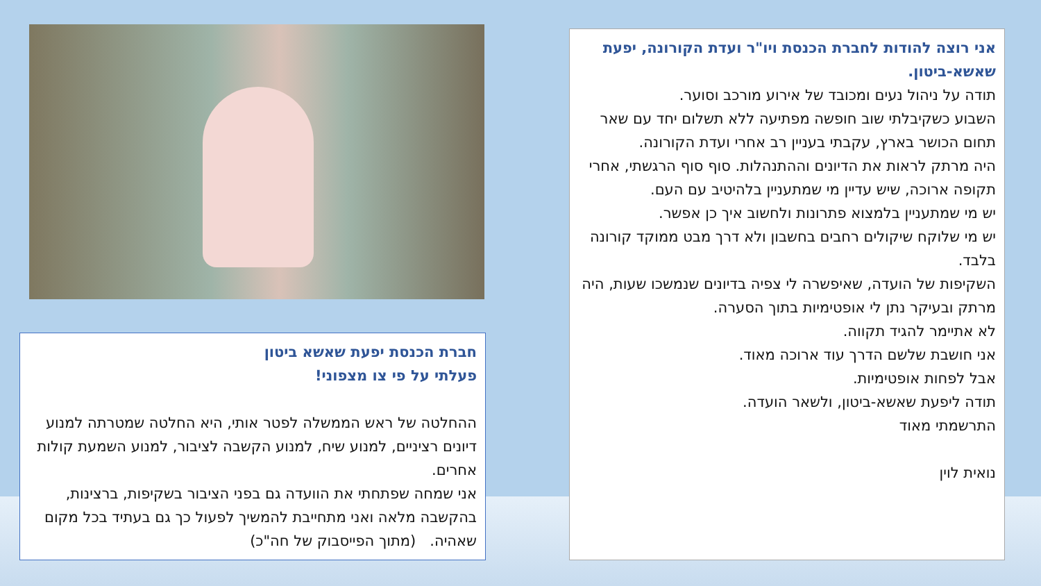אני רוצה להודות לחברת הכנסת ויו"ר ועדת הקורונה, יפעת שאשא-ביטון.
תודה על ניהול נעים ומכובד של אירוע מורכב וסוער.
השבוע כשקיבלתי שוב חופשה מפתיעה ללא תשלום יחד עם שאר תחום הכושר בארץ, עקבתי בעניין רב אחרי ועדת הקורונה.
היה מרתק לראות את הדיונים וההתנהלות. סוף סוף הרגשתי, אחרי תקופה ארוכה, שיש עדיין מי שמתעניין בלהיטיב עם העם.
יש מי שמתעניין בלמצוא פתרונות ולחשוב איך כן אפשר.
יש מי שלוקח שיקולים רחבים בחשבון ולא דרך מבט ממוקד קורונה בלבד.
השקיפות של הועדה, שאיפשרה לי צפיה בדיונים שנמשכו שעות, היה מרתק ובעיקר נתן לי אופטימיות בתוך הסערה.
לא אתיימר להגיד תקווה.
אני חושבת שלשם הדרך עוד ארוכה מאוד.
אבל לפחות אופטימיות.
תודה ליפעת שאשא-ביטון, ולשאר הועדה.
התרשמתי מאוד
נואית לוין
חברת הכנסת יפעת שאשא ביטון
פעלתי על פי צו מצפוני!
ההחלטה של ראש הממשלה לפטר אותי, היא החלטה שמטרתה למנוע דיונים רציניים, למנוע שיח, למנוע הקשבה לציבור, למנוע השמעת קולות אחרים.
אני שמחה שפתחתי את הוועדה גם בפני הציבור בשקיפות, ברצינות, בהקשבה מלאה ואני מתחייבת להמשיך לפעול כך גם בעתיד בכל מקום שאהיה. (מתוך הפייסבוק של חה"כ)